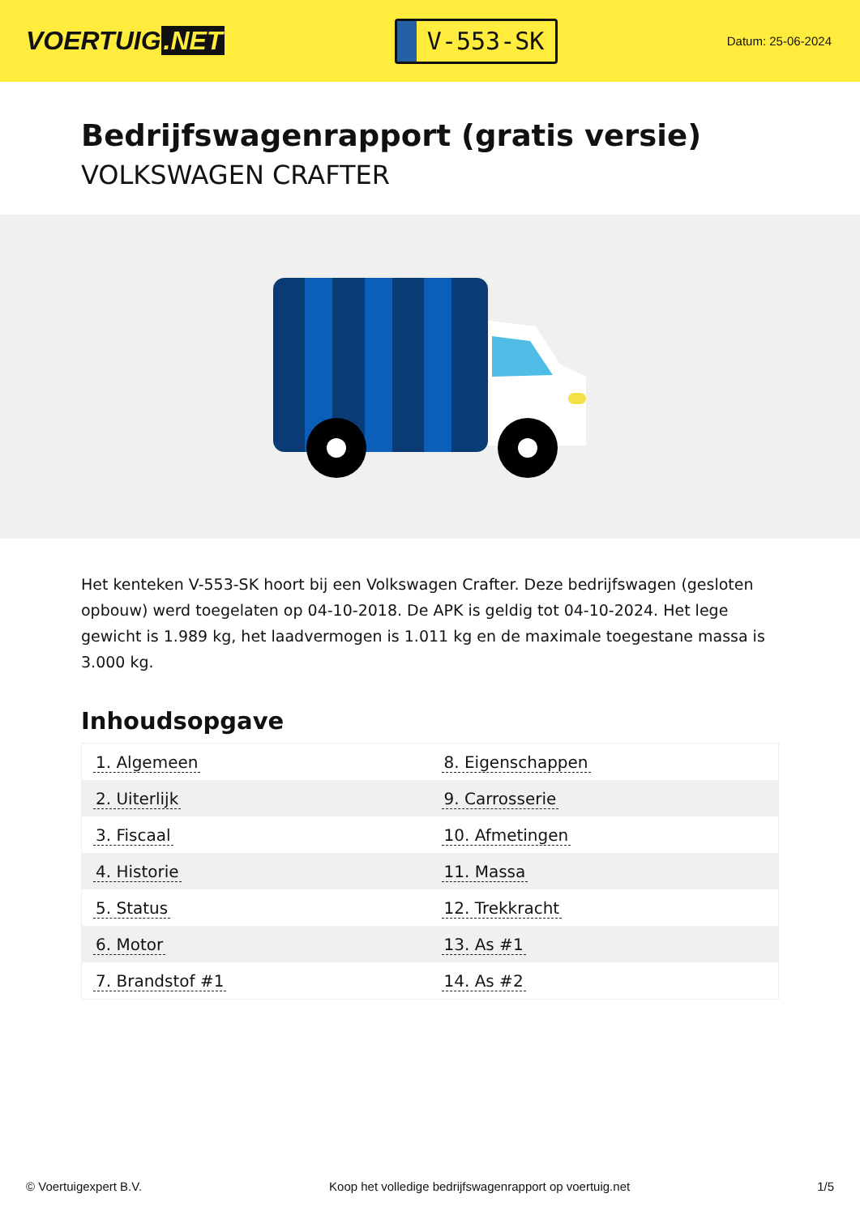VOERTUIG.NET
V-553-SK
Datum: 25-06-2024
Bedrijfswagenrapport (gratis versie)
VOLKSWAGEN CRAFTER
Het kenteken V-553-SK hoort bij een Volkswagen Crafter. Deze bedrijfswagen (gesloten opbouw) werd toegelaten op 04-10-2018. De APK is geldig tot 04-10-2024. Het lege gewicht is 1.989 kg, het laadvermogen is 1.011 kg en de maximale toegestane massa is 3.000 kg.
Inhoudsopgave
| 1. Algemeen | 8. Eigenschappen |
| 2. Uiterlijk | 9. Carrosserie |
| 3. Fiscaal | 10. Afmetingen |
| 4. Historie | 11. Massa |
| 5. Status | 12. Trekkracht |
| 6. Motor | 13. As #1 |
| 7. Brandstof #1 | 14. As #2 |
© Voertuigexpert B.V. Koop het volledige bedrijfswagenrapport op voertuig.net 1/5